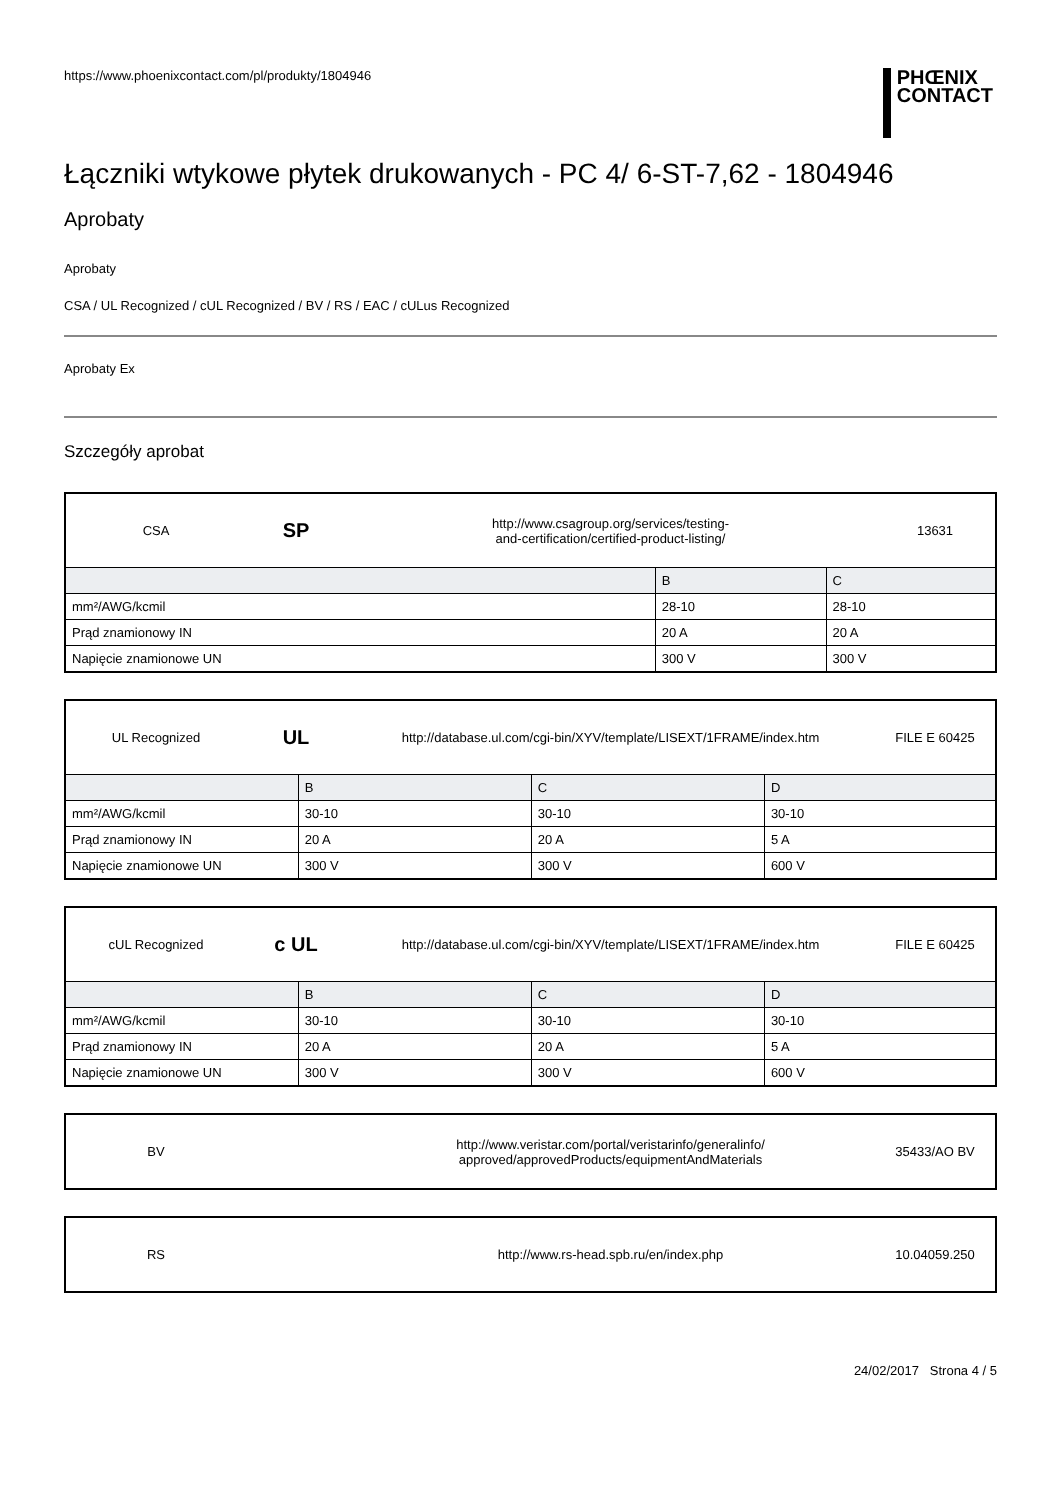https://www.phoenixcontact.com/pl/produkty/1804946
PHŒNIX
CONTACT
Łączniki wtykowe płytek drukowanych - PC 4/ 6-ST-7,62 - 1804946
Aprobaty
Aprobaty
CSA / UL Recognized / cUL Recognized / BV / RS / EAC / cULus Recognized
Aprobaty Ex
Szczegóły aprobat
CSA
SP
http://www.csagroup.org/services/testing-
and-certification/certified-product-listing/
13631
| | B | C |
| --- | --- | --- |
| mm²/AWG/kcmil | 28-10 | 28-10 |
| Prąd znamionowy IN | 20 A | 20 A |
| Napięcie znamionowe UN | 300 V | 300 V |
UL Recognized
UL
http://database.ul.com/cgi-bin/XYV/template/LISEXT/1FRAME/index.htm
FILE E 60425
| | B | C | D |
| --- | --- | --- | --- |
| mm²/AWG/kcmil | 30-10 | 30-10 | 30-10 |
| Prąd znamionowy IN | 20 A | 20 A | 5 A |
| Napięcie znamionowe UN | 300 V | 300 V | 600 V |
cUL Recognized
c UL
http://database.ul.com/cgi-bin/XYV/template/LISEXT/1FRAME/index.htm
FILE E 60425
| | B | C | D |
| --- | --- | --- | --- |
| mm²/AWG/kcmil | 30-10 | 30-10 | 30-10 |
| Prąd znamionowy IN | 20 A | 20 A | 5 A |
| Napięcie znamionowe UN | 300 V | 300 V | 600 V |
BV
http://www.veristar.com/portal/veristarinfo/generalinfo/
approved/approvedProducts/equipmentAndMaterials
35433/AO BV
RS
http://www.rs-head.spb.ru/en/index.php
10.04059.250
24/02/2017 Strona 4 / 5